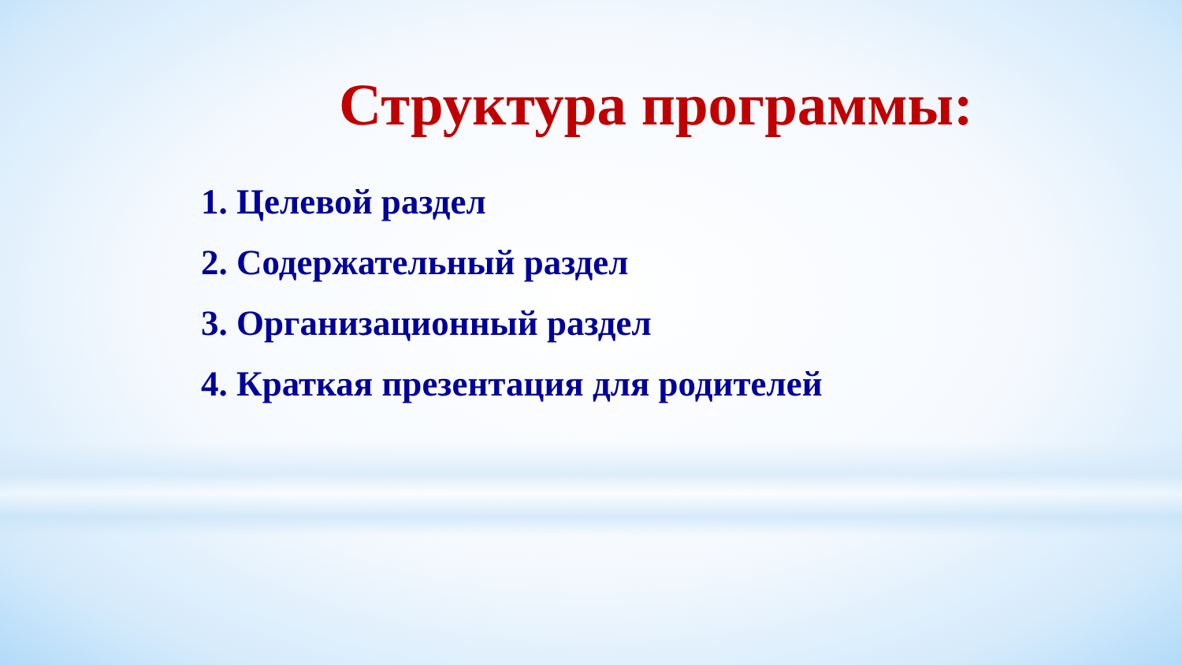Структура программы:
1. Целевой раздел
2. Содержательный раздел
3. Организационный раздел
4. Краткая презентация для родителей